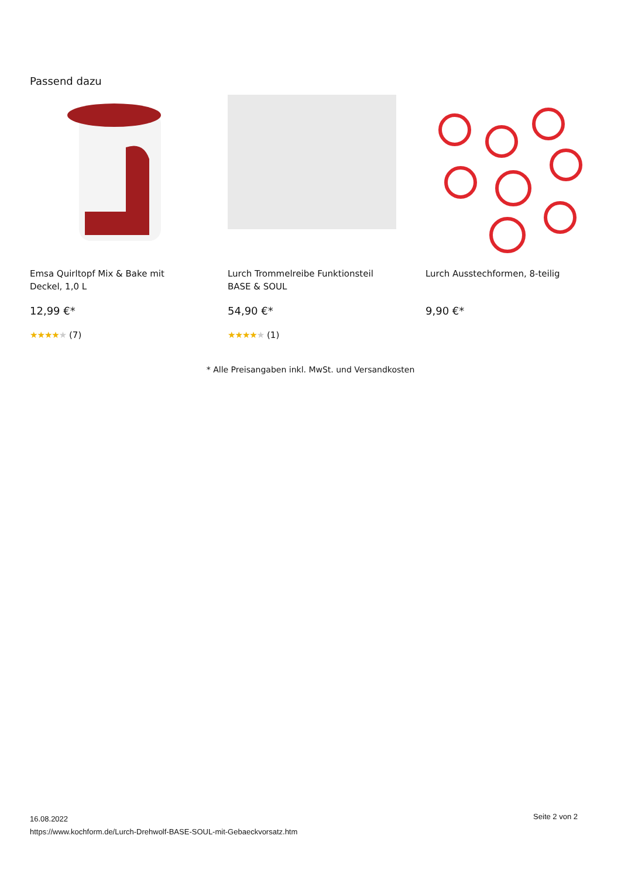Passend dazu
Emsa Quirltopf Mix & Bake mit Deckel, 1,0 L
12,99 €*
★★★★★ (7)
Lurch Trommelreibe Funktionsteil BASE & SOUL
54,90 €*
★★★★★ (1)
Lurch Ausstechformen, 8-teilig
9,90 €*
* Alle Preisangaben inkl. MwSt. und Versandkosten
Seite 2 von 2 16.08.2022
https://www.kochform.de/Lurch-Drehwolf-BASE-SOUL-mit-Gebaeckvorsatz.htm